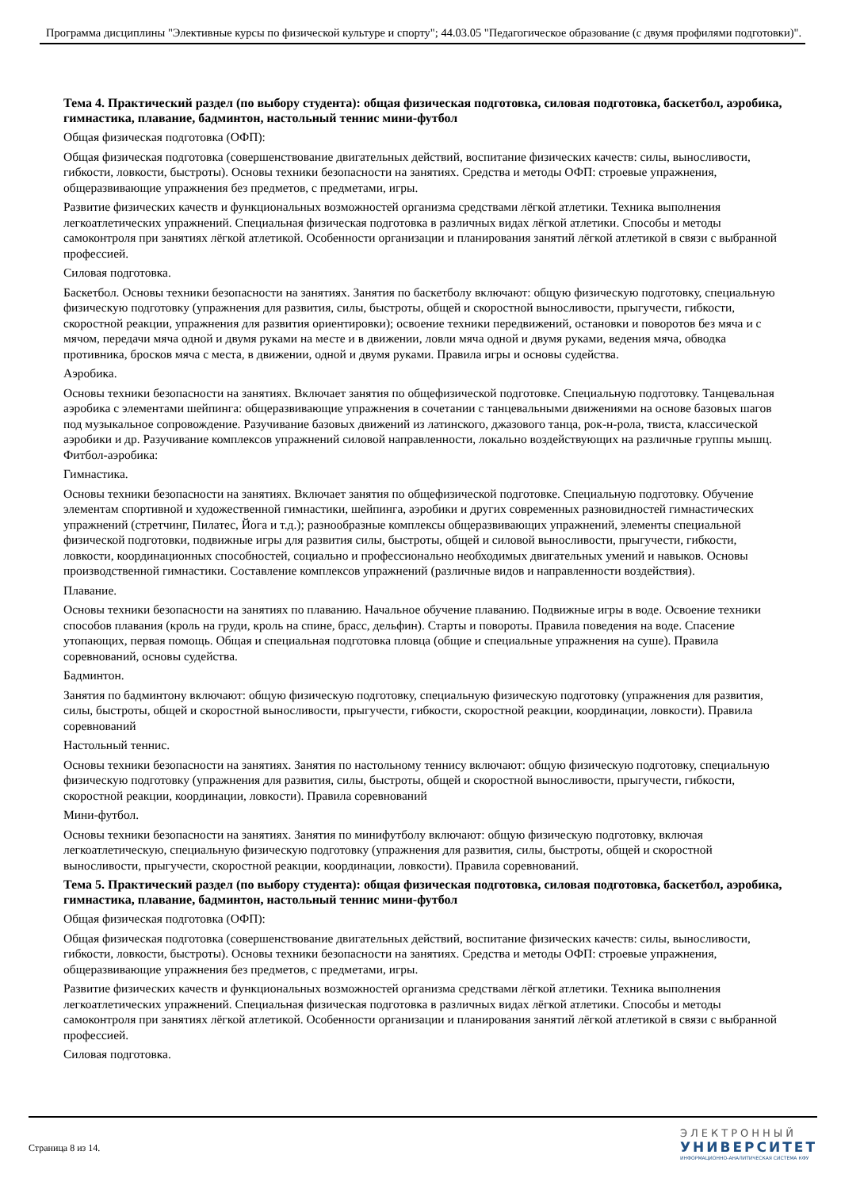Программа дисциплины "Элективные курсы по физической культуре и спорту"; 44.03.05 "Педагогическое образование (с двумя профилями подготовки)".
Тема 4. Практический раздел (по выбору студента): общая физическая подготовка, силовая подготовка, баскетбол, аэробика, гимнастика, плавание, бадминтон, настольный теннис мини-футбол
Общая физическая подготовка (ОФП):
Общая физическая подготовка (совершенствование двигательных действий, воспитание физических качеств: силы, выносливости, гибкости, ловкости, быстроты). Основы техники безопасности на занятиях. Средства и методы ОФП: строевые упражнения, общеразвивающие упражнения без предметов, с предметами, игры.
Развитие физических качеств и функциональных возможностей организма средствами лёгкой атлетики. Техника выполнения легкоатлетических упражнений. Специальная физическая подготовка в различных видах лёгкой атлетики. Способы и методы самоконтроля при занятиях лёгкой атлетикой. Особенности организации и планирования занятий лёгкой атлетикой в связи с выбранной профессией.
Силовая подготовка.
Баскетбол. Основы техники безопасности на занятиях. Занятия по баскетболу включают: общую физическую подготовку, специальную физическую подготовку (упражнения для развития, силы, быстроты, общей и скоростной выносливости, прыгучести, гибкости, скоростной реакции, упражнения для развития ориентировки); освоение техники передвижений, остановки и поворотов без мяча и с мячом, передачи мяча одной и двумя руками на месте и в движении, ловли мяча одной и двумя руками, ведения мяча, обводка противника, бросков мяча с места, в движении, одной и двумя руками. Правила игры и основы судейства.
Аэробика.
Основы техники безопасности на занятиях. Включает занятия по общефизической подготовке. Специальную подготовку. Танцевальная аэробика с элементами шейпинга: общеразвивающие упражнения в сочетании с танцевальными движениями на основе базовых шагов под музыкальное сопровождение. Разучивание базовых движений из латинского, джазового танца, рок-н-рола, твиста, классической аэробики и др. Разучивание комплексов упражнений силовой направленности, локально воздействующих на различные группы мышц. Фитбол-аэробика:
Гимнастика.
Основы техники безопасности на занятиях. Включает занятия по общефизической подготовке. Специальную подготовку. Обучение элементам спортивной и художественной гимнастики, шейпинга, аэробики и других современных разновидностей гимнастических упражнений (стретчинг, Пилатес, Йога и т.д.); разнообразные комплексы общеразвивающих упражнений, элементы специальной физической подготовки, подвижные игры для развития силы, быстроты, общей и силовой выносливости, прыгучести, гибкости, ловкости, координационных способностей, социально и профессионально необходимых двигательных умений и навыков. Основы производственной гимнастики. Составление комплексов упражнений (различные видов и направленности воздействия).
Плавание.
Основы техники безопасности на занятиях по плаванию. Начальное обучение плаванию. Подвижные игры в воде. Освоение техники способов плавания (кроль на груди, кроль на спине, брасс, дельфин). Старты и повороты. Правила поведения на воде. Спасение утопающих, первая помощь. Общая и специальная подготовка пловца (общие и специальные упражнения на суше). Правила соревнований, основы судейства.
Бадминтон.
Занятия по бадминтону включают: общую физическую подготовку, специальную физическую подготовку (упражнения для развития, силы, быстроты, общей и скоростной выносливости, прыгучести, гибкости, скоростной реакции, координации, ловкости). Правила соревнований
Настольный теннис.
Основы техники безопасности на занятиях. Занятия по настольному теннису включают: общую физическую подготовку, специальную физическую подготовку (упражнения для развития, силы, быстроты, общей и скоростной выносливости, прыгучести, гибкости, скоростной реакции, координации, ловкости). Правила соревнований
Мини-футбол.
Основы техники безопасности на занятиях. Занятия по минифутболу включают: общую физическую подготовку, включая легкоатлетическую, специальную физическую подготовку (упражнения для развития, силы, быстроты, общей и скоростной выносливости, прыгучести, скоростной реакции, координации, ловкости). Правила соревнований.
Тема 5. Практический раздел (по выбору студента): общая физическая подготовка, силовая подготовка, баскетбол, аэробика, гимнастика, плавание, бадминтон, настольный теннис мини-футбол
Общая физическая подготовка (ОФП):
Общая физическая подготовка (совершенствование двигательных действий, воспитание физических качеств: силы, выносливости, гибкости, ловкости, быстроты). Основы техники безопасности на занятиях. Средства и методы ОФП: строевые упражнения, общеразвивающие упражнения без предметов, с предметами, игры.
Развитие физических качеств и функциональных возможностей организма средствами лёгкой атлетики. Техника выполнения легкоатлетических упражнений. Специальная физическая подготовка в различных видах лёгкой атлетики. Способы и методы самоконтроля при занятиях лёгкой атлетикой. Особенности организации и планирования занятий лёгкой атлетикой в связи с выбранной профессией.
Силовая подготовка.
Страница 8 из 14.
ЭЛЕКТРОННЫЙ
УНИВЕРСИТЕТ
ИНФОРМАЦИОННО-АНАЛИТИЧЕСКАЯ СИСТЕМА КФУ